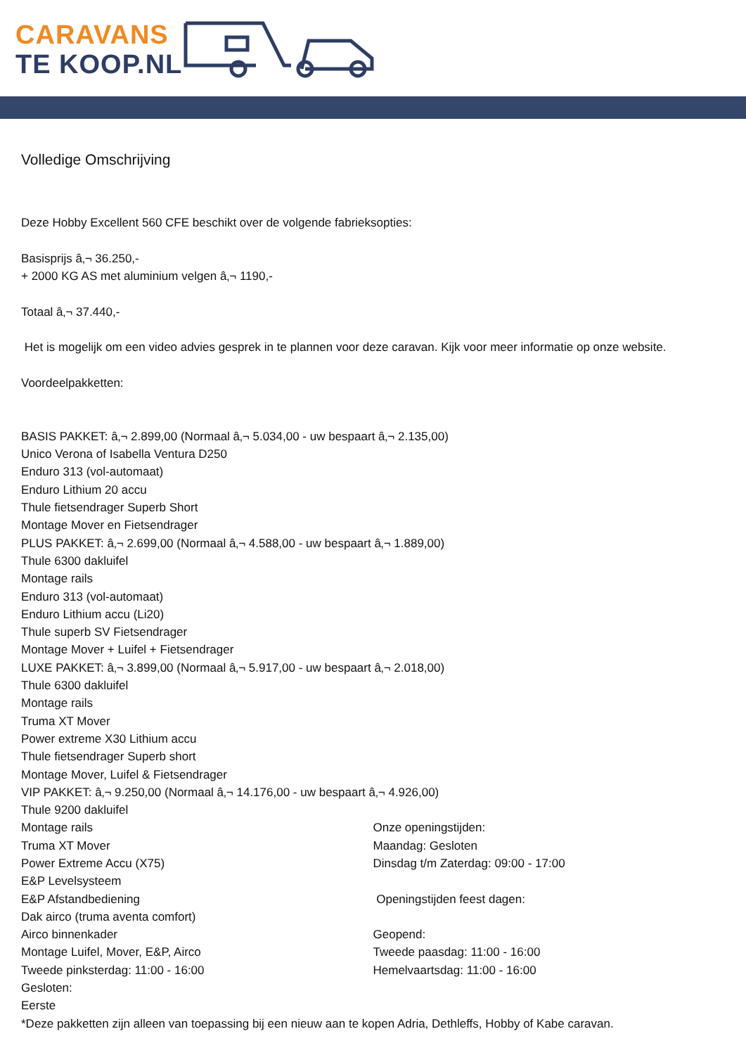CARAVANS
TE KOOP.NL
Volledige Omschrijving
Deze Hobby Excellent 560 CFE beschikt over de volgende fabrieksopties:
Basisprijs â‚¬ 36.250,-
+ 2000 KG AS met aluminium velgen â‚¬ 1190,-
Totaal â‚¬ 37.440,-
Het is mogelijk om een video advies gesprek in te plannen voor deze caravan. Kijk voor meer informatie op onze website.
Voordeelpakketten:
BASIS PAKKET: â‚¬ 2.899,00 (Normaal â‚¬ 5.034,00 - uw bespaart â‚¬ 2.135,00)
Unico Verona of Isabella Ventura D250
Enduro 313 (vol-automaat)
Enduro Lithium 20 accu
Thule fietsendrager Superb Short
Montage Mover en Fietsendrager
PLUS PAKKET: â‚¬ 2.699,00 (Normaal â‚¬ 4.588,00 - uw bespaart â‚¬ 1.889,00)
Thule 6300 dakluifel
Montage rails
Enduro 313 (vol-automaat)
Enduro Lithium accu (Li20)
Thule superb SV Fietsendrager
Montage Mover + Luifel + Fietsendrager
LUXE PAKKET: â‚¬ 3.899,00 (Normaal â‚¬ 5.917,00 - uw bespaart â‚¬ 2.018,00)
Thule 6300 dakluifel
Montage rails
Truma XT Mover
Power extreme X30 Lithium accu
Thule fietsendrager Superb short
Montage Mover, Luifel & Fietsendrager
VIP PAKKET: â‚¬ 9.250,00 (Normaal â‚¬ 14.176,00 - uw bespaart â‚¬ 4.926,00)
Thule 9200 dakluifel
Montage rails
Truma XT Mover
Power Extreme Accu (X75)
E&P Levelsysteem
E&P Afstandbediening
Dak airco (truma aventa comfort)
Airco binnenkader
Montage Luifel, Mover, E&P, Airco
Tweede pinksterdag: 11:00 - 16:00
Gesloten:
Eerste
Onze openingstijden:
Maandag: Gesloten
Dinsdag t/m Zaterdag: 09:00 - 17:00
Openingstijden feest dagen:
Geopend:
Tweede paasdag: 11:00 - 16:00
Hemelvaartsdag: 11:00 - 16:00
*Deze pakketten zijn alleen van toepassing bij een nieuw aan te kopen Adria, Dethleffs, Hobby of Kabe caravan.